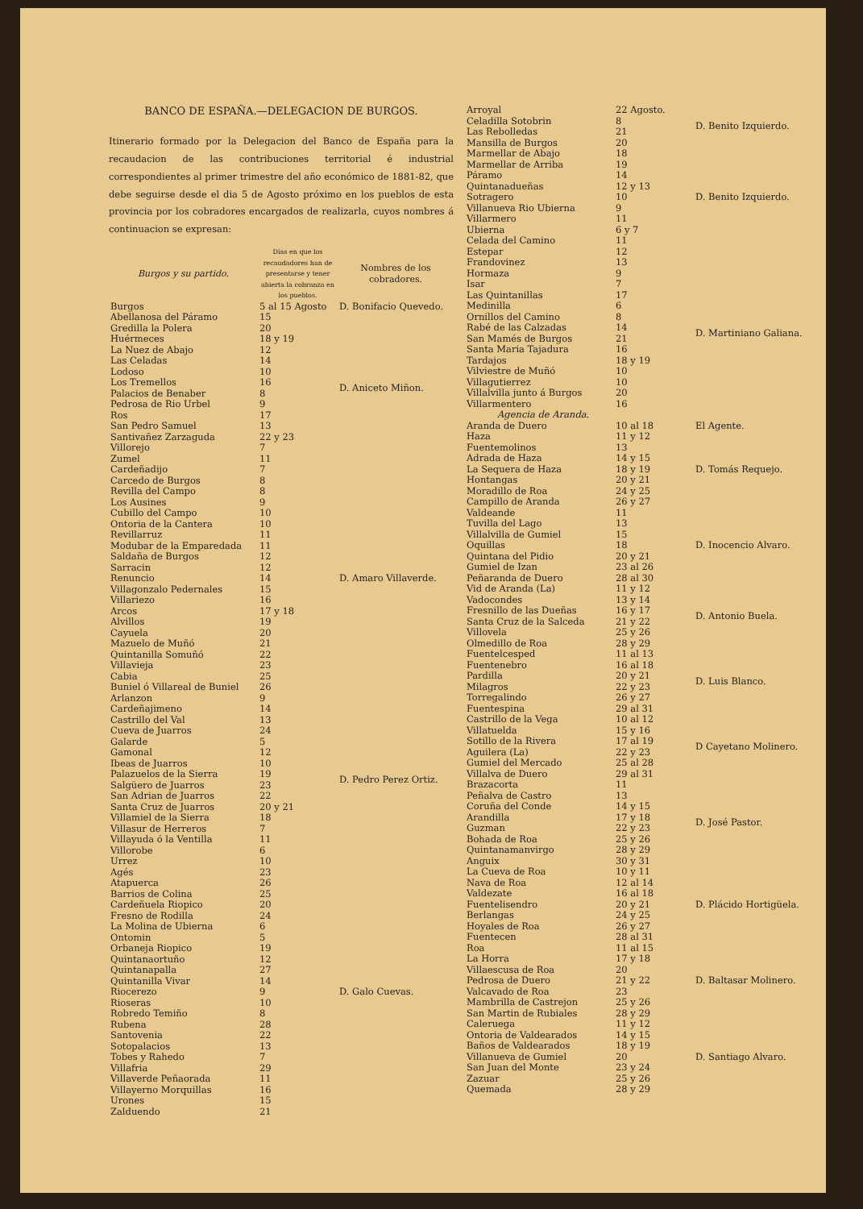BANCO DE ESPAÑA.—DELEGACION DE BURGOS.
Itinerario formado por la Delegacion del Banco de España para la recaudacion de las contribuciones territorial é industrial correspondientes al primer trimestre del año económico de 1881-82, que debe seguirse desde el dia 5 de Agosto próximo en los pueblos de esta provincia por los cobradores encargados de realizarla, cuyos nombres á continuacion se expresan:
| Burgos y su partido. | Dias en que los recaudadores han de presentarse y tener abierta la cobranza en los pueblos. | Nombres de los cobradores. |
| --- | --- | --- |
| Burgos | 5 al 15 Agosto | D. Bonifacio Quevedo. |
| Abellanosa del Páramo | 15 | D. Aniceto Miñon. |
| Gredilla la Polera | 20 | |
| Huérmeces | 18 y 19 | |
| La Nuez de Abajo | 12 | |
| Las Celadas | 14 | |
| Lodoso | 10 | |
| Los Tremellos | 16 | |
| Palacios de Benaber | 8 | |
| Pedrosa de Rio Urbel | 9 | |
| Ros | 17 | |
| San Pedro Samuel | 13 | |
| Santivañez Zarzaguda | 22 y 23 | |
| Villorejo | 7 | |
| Zumel | 11 | |
| Cardeñadijo | 7 | D. Amaro Villaverde. |
| Carcedo de Burgos | 8 | |
| Revilla del Campo | 8 | |
| Los Ausines | 9 | |
| Cubillo del Campo | 10 | |
| Ontoria de la Cantera | 10 | |
| Revillarruz | 11 | |
| Modubar de la Emparedada | 11 | |
| Saldaña de Burgos | 12 | |
| Sarracin | 12 | |
| Renuncio | 14 | |
| Villagonzalo Pedernales | 15 | |
| Villariezo | 16 | |
| Arcos | 17 y 18 | |
| Alvillos | 19 | |
| Cayuela | 20 | |
| Mazuelo de Muñó | 21 | |
| Quintanilla Somuñó | 22 | |
| Villavieja | 23 | |
| Cabia | 25 | |
| Buniel ó Villareal de Buniel | 26 | |
| Arlanzon | 9 | D. Pedro Perez Ortiz. |
| Cardeñajimeno | 14 | |
| Castrillo del Val | 13 | |
| Cueva de Juarros | 24 | |
| Galarde | 5 | |
| Gamonal | 12 | |
| Ibeas de Juarros | 10 | |
| Palazuelos de la Sierra | 19 | |
| Salgüero de Juarros | 23 | |
| San Adrian de Juarros | 22 | |
| Santa Cruz de Juarros | 20 y 21 | |
| Villamiel de la Sierra | 18 | |
| Villasur de Herreros | 7 | |
| Villayuda ó la Ventilla | 11 | |
| Villorobe | 6 | |
| Urrez | 10 | |
| Agés | 23 | D. Galo Cuevas. |
| Atapuerca | 26 | |
| Barrios de Colina | 25 | |
| Cardeñuela Riopico | 20 | |
| Fresno de Rodilla | 24 | |
| La Molina de Ubierna | 6 | |
| Ontomin | 5 | |
| Orbaneja Riopico | 19 | |
| Quintanaortuño | 12 | |
| Quintanapalla | 27 | |
| Quintanilla Vivar | 14 | |
| Riocerezo | 9 | |
| Rioseras | 10 | |
| Robredo Temiño | 8 | |
| Rubena | 28 | |
| Santovenia | 22 | |
| Sotopalacios | 13 | |
| Tobes y Rahedo | 7 | |
| Villafria | 29 | |
| Villaverde Peñaorada | 11 | |
| Villayerno Morquillas | 16 | |
| Urones | 15 | |
| Zalduendo | 21 | |
| Arroyal | 22 Agosto. | D. Benito Izquierdo. |
| Celadilla Sotobrin | 8 | |
| Las Rebolledas | 21 | |
| Mansilla de Burgos | 20 | |
| Marmellar de Abajo | 18 | D. Benito Izquierdo. |
| Marmellar de Arriba | 19 | |
| Páramo | 14 | |
| Quintanadueñas | 12 y 13 | |
| Sotragero | 10 | |
| Villanueva Rio Ubierna | 9 | |
| Villarmero | 11 | |
| Ubierna | 6 y 7 | |
| Celada del Camino | 11 | |
| Estepar | 12 | D. Martiniano Galiana. |
| Frandovinez | 13 | |
| Hormaza | 9 | |
| Isar | 7 | |
| Las Quintanillas | 17 | |
| Medinilla | 6 | |
| Ornillos del Camino | 8 | |
| Rabé de las Calzadas | 14 | |
| San Mamés de Burgos | 21 | |
| Santa Maria Tajadura | 16 | |
| Tardajos | 18 y 19 | |
| Vilviestre de Muñó | 10 | |
| Villagutierrez | 10 | |
| Villalvilla junto á Burgos | 20 | |
| Villarmentero | 16 | |
| Agencia de Aranda. | | |
| Aranda de Duero | 10 al 18 | El Agente. |
| Haza | 11 y 12 | D. Tomás Requejo. |
| Fuentemolinos | 13 | |
| Adrada de Haza | 14 y 15 | |
| La Sequera de Haza | 18 y 19 | |
| Hontangas | 20 y 21 | |
| Moradillo de Roa | 24 y 25 | |
| Campillo de Aranda | 26 y 27 | |
| Valdeande | 11 | D. Inocencio Alvaro. |
| Tuvilla del Lago | 13 | |
| Villalvilla de Gumiel | 15 | |
| Oquillas | 18 | |
| Quintana del Pidio | 20 y 21 | |
| Gumiel de Izan | 23 al 26 | |
| Peñaranda de Duero | 28 al 30 | |
| Vid de Aranda (La) | 11 y 12 | D. Antonio Buela. |
| Vadocondes | 13 y 14 | |
| Fresnillo de las Dueñas | 16 y 17 | |
| Santa Cruz de la Salceda | 21 y 22 | |
| Villovela | 25 y 26 | |
| Olmedillo de Roa | 28 y 29 | |
| Fuentelcesped | 11 al 13 | D. Luis Blanco. |
| Fuentenebro | 16 al 18 | |
| Pardilla | 20 y 21 | |
| Milagros | 22 y 23 | |
| Torregalindo | 26 y 27 | |
| Fuentespina | 29 al 31 | |
| Castrillo de la Vega | 10 al 12 | D Cayetano Molinero. |
| Villatuelda | 15 y 16 | |
| Sotillo de la Rivera | 17 al 19 | |
| Aguilera (La) | 22 y 23 | |
| Gumiel del Mercado | 25 al 28 | |
| Villalva de Duero | 29 al 31 | |
| Brazacorta | 11 | D. José Pastor. |
| Peñalva de Castro | 13 | |
| Coruña del Conde | 14 y 15 | |
| Arandilla | 17 y 18 | |
| Guzman | 22 y 23 | |
| Bohada de Roa | 25 y 26 | |
| Quintanamanvirgo | 28 y 29 | |
| Anguix | 30 y 31 | |
| La Cueva de Roa | 10 y 11 | D. Plácido Hortigüela. |
| Nava de Roa | 12 al 14 | |
| Valdezate | 16 al 18 | |
| Fuentelisendro | 20 y 21 | |
| Berlangas | 24 y 25 | |
| Hoyales de Roa | 26 y 27 | |
| Fuentecen | 28 al 31 | |
| Roa | 11 al 15 | D. Baltasar Molinero. |
| La Horra | 17 y 18 | |
| Villaescusa de Roa | 20 | |
| Pedrosa de Duero | 21 y 22 | |
| Valcavado de Roa | 23 | |
| Mambrilla de Castrejon | 25 y 26 | |
| San Martin de Rubiales | 28 y 29 | |
| Caleruega | 11 y 12 | D. Santiago Alvaro. |
| Ontoria de Valdearados | 14 y 15 | |
| Baños de Valdearados | 18 y 19 | |
| Villanueva de Gumiel | 20 | |
| San Juan del Monte | 23 y 24 | |
| Zazuar | 25 y 26 | |
| Quemada | 28 y 29 | |